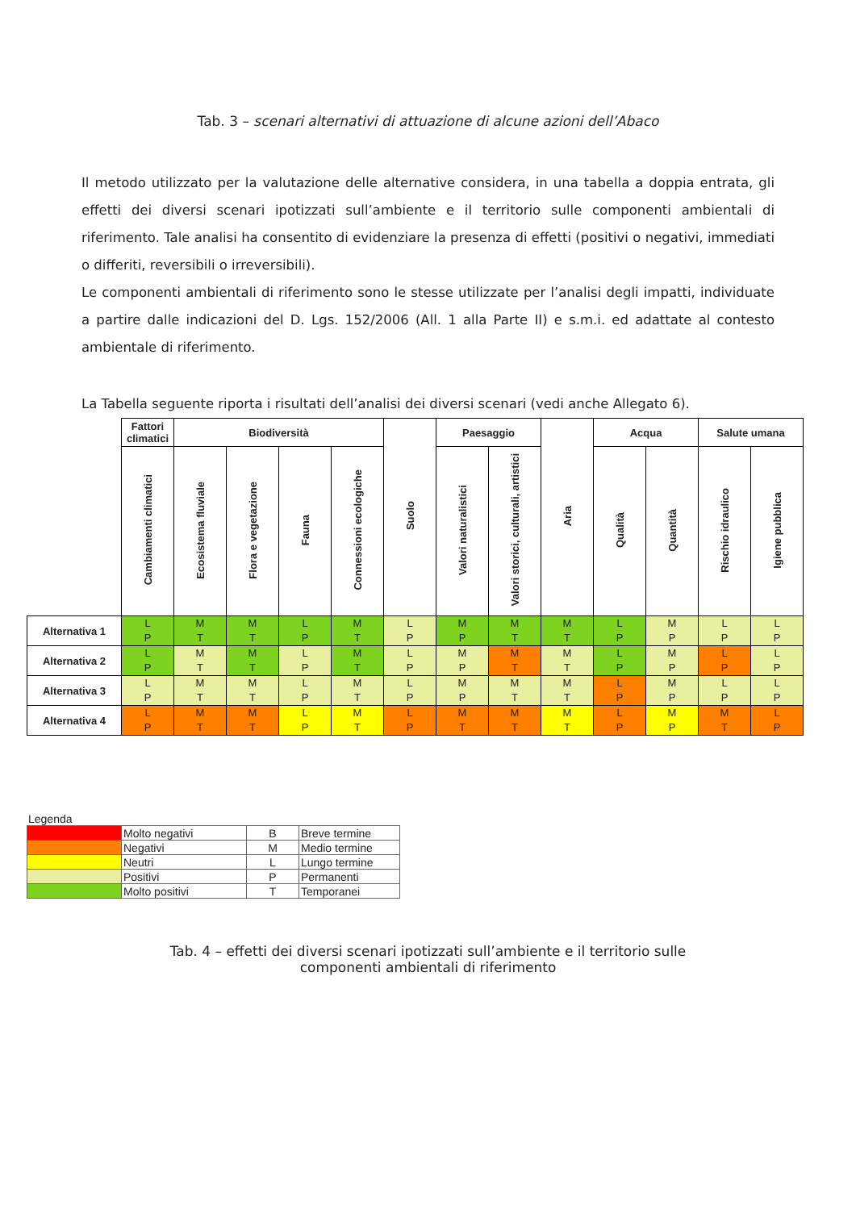Tab. 3 – scenari alternativi di attuazione di alcune azioni dell’Abaco
Il metodo utilizzato per la valutazione delle alternative considera, in una tabella a doppia entrata, gli effetti dei diversi scenari ipotizzati sull’ambiente e il territorio sulle componenti ambientali di riferimento. Tale analisi ha consentito di evidenziare la presenza di effetti (positivi o negativi, immediati o differiti, reversibili o irreversibili).
Le componenti ambientali di riferimento sono le stesse utilizzate per l’analisi degli impatti, individuate a partire dalle indicazioni del D. Lgs. 152/2006 (All. 1 alla Parte II) e s.m.i. ed adattate al contesto ambientale di riferimento.
La Tabella seguente riporta i risultati dell’analisi dei diversi scenari (vedi anche Allegato 6).
| | Fattori climatici | Biodiversità | | | | Suolo | Paesaggio | | Aria | Acqua | | Salute umana | |
| | Cambiamenti climatici | Ecosistema fluviale | Flora e vegetazione | Fauna | Connessioni ecologiche | | Valori naturalistici | Valori storici, culturali, artistici | | Qualità | Quantità | Rischio idraulico | Igiene pubblica |
| Alternativa 1 | L P | M T | M T | L P | M T | L P | M P | M T | M T | L P | M P | L P | L P |
| Alternativa 2 | L P | M T | M T | L P | M T | L P | M P | M T | M T | L P | M P | L P | L P |
| Alternativa 3 | L P | M T | M T | L P | M T | L P | M P | M T | M T | L P | M P | L P | L P |
| Alternativa 4 | L P | M T | M T | L P | M T | L P | M T | M T | M T | L P | M P | M T | L P |
Legenda
| | Molto negativi | B | Breve termine |
| | Negativi | M | Medio termine |
| | Neutri | L | Lungo termine |
| | Positivi | P | Permanenti |
| | Molto positivi | T | Temporanei |
Tab. 4 – effetti dei diversi scenari ipotizzati sull’ambiente e il territorio sulle componenti ambientali di riferimento